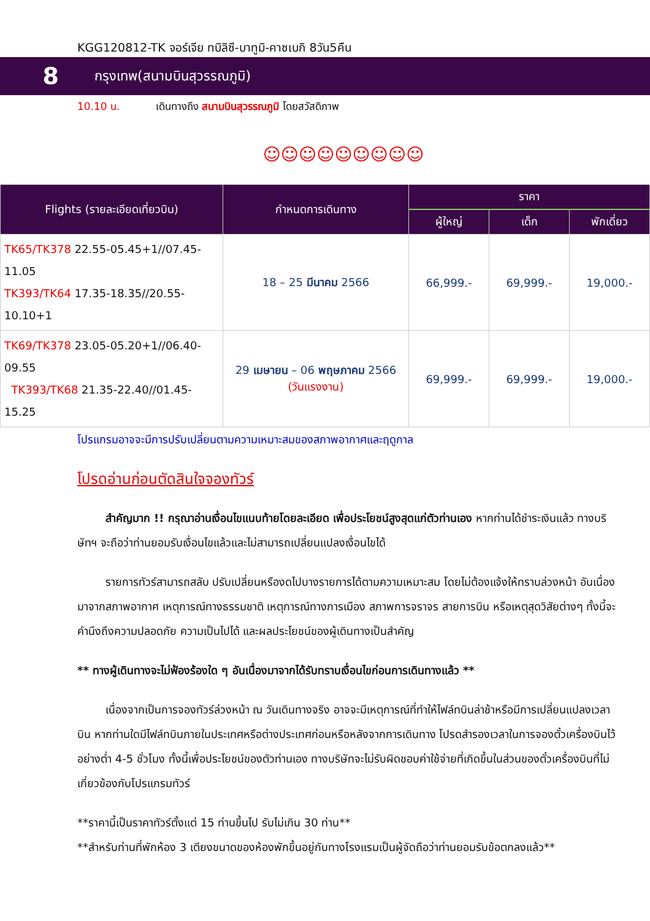KGG120812-TK จอร์เจีย ทบิลิซี-บาทูมิ-คาซเบกิ 8วัน5คืน
8
กรุงเทพ(สนามบินสุวรรณภูมิ)
10.10 น. เดินทางถึง สนามบินสุวรรณภูมิ โดยสวัสดิภาพ
☺☺☺☺☺☺☺☺☺
| Flights (รายละเอียดเที่ยวบิน) | กำหนดการเดินทาง | ราคา | | |
| --- | --- | --- | --- | --- |
| | | ผู้ใหญ่ | เด็ก | พักเดี่ยว |
| TK65/TK378 22.55-05.45+1//07.45-11.05 TK393/TK64 17.35-18.35//20.55-10.10+1 | 18 – 25 มีนาคม 2566 | 66,999.- | 69,999.- | 19,000.- |
| TK69/TK378 23.05-05.20+1//06.40-09.55 TK393/TK68 21.35-22.40//01.45-15.25 | 29 เมษายน – 06 พฤษภาคม 2566 (วันแรงงาน) | 69,999.- | 69,999.- | 19,000.- |
โปรแกรมอาจจะมีการปรับเปลี่ยนตามความเหมาะสมของสภาพอากาศและฤดูกาล
โปรดอ่านก่อนตัดสินใจจองทัวร์
สำคัญมาก !! กรุณาอ่านเงื่อนไขแนบท้ายโดยละเอียด เพื่อประโยชน์สูงสุดแก่ตัวท่านเอง หากท่านได้ชำระเงินแล้ว ทางบริษัทฯ จะถือว่าท่านยอมรับเงื่อนไขแล้วและไม่สามารถเปลี่ยนแปลงเงื่อนไขได้
รายการทัวร์สามารถสลับ ปรับเปลี่ยนหรืองดไปบางรายการได้ตามความเหมาะสม โดยไม่ต้องแจ้งให้ทราบล่วงหน้า อันเนื่องมาจากสภาพอากาศ เหตุการณ์ทางธรรมชาติ เหตุการณ์ทางการเมือง สภาพการจราจร สายการบิน หรือเหตุสุดวิสัยต่างๆ ทั้งนี้จะคำนึงถึงความปลอดภัย ความเป็นไปได้ และผลประโยชน์ของผู้เดินทางเป็นสำคัญ
** ทางผู้เดินทางจะไม่ฟ้องร้องใด ๆ อันเนื่องมาจากได้รับทราบเงื่อนไขก่อนการเดินทางแล้ว **
เนื่องจากเป็นการจองทัวร์ล่วงหน้า ณ วันเดินทางจริง อาจจะมีเหตุการณ์ที่ทำให้ไฟล์ทบินล่าช้าหรือมีการเปลี่ยนแปลงเวลาบิน หากท่านใดมีไฟล์ทบินภายในประเทศหรือต่างประเทศก่อนหรือหลังจากการเดินทาง โปรดสำรองเวลาในการจองตั๋วเครื่องบินไว้อย่างต่ำ 4-5 ชั่วโมง ทั้งนี้เพื่อประโยชน์ของตัวท่านเอง ทางบริษัทจะไม่รับผิดชอบค่าใช้จ่ายที่เกิดขึ้นในส่วนของตั๋วเครื่องบินที่ไม่เกี่ยวข้องกับโปรแกรมทัวร์
**ราคานี้เป็นราคาทัวร์ตั้งแต่ 15 ท่านขึ้นไป รับไม่เกิน 30 ท่าน**
**สำหรับท่านที่พักห้อง 3 เตียงขนาดของห้องพักขึ้นอยู่กับทางโรงแรมเป็นผู้จัดถือว่าท่านยอมรับข้อตกลงแล้ว**